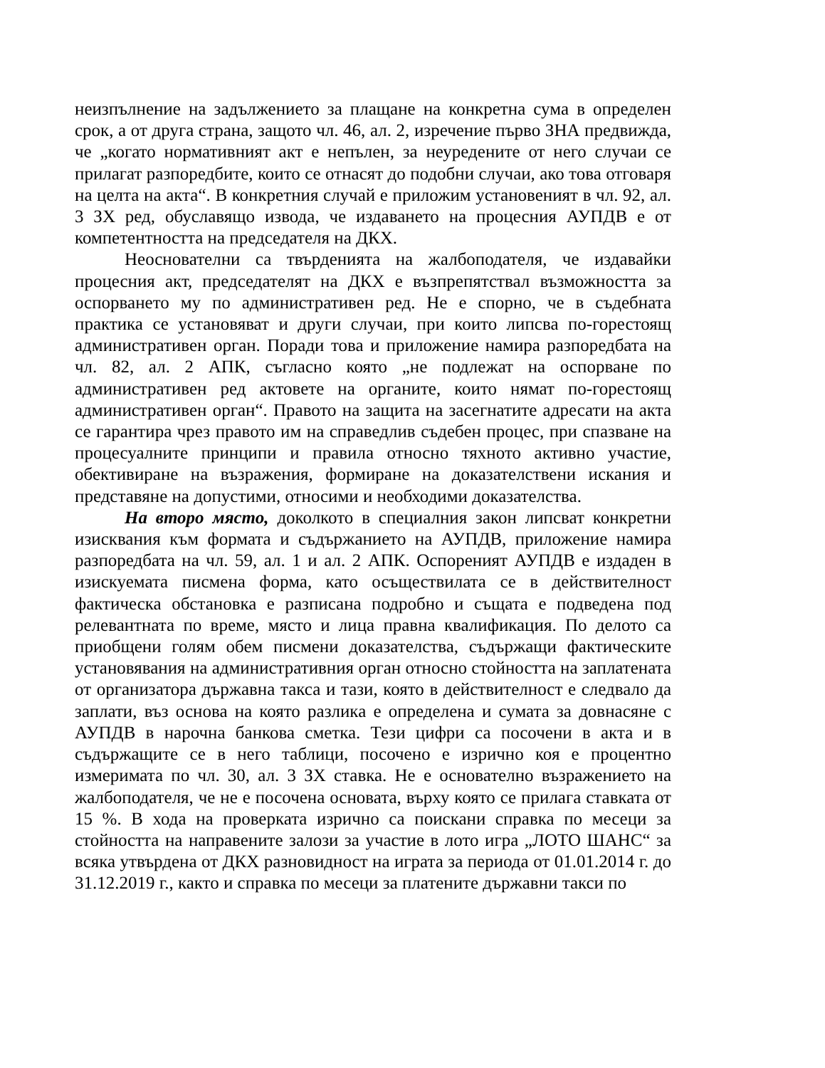неизпълнение на задължението за плащане на конкретна сума в определен срок, а от друга страна, защото чл. 46, ал. 2, изречение първо ЗНА предвижда, че „когато нормативният акт е непълен, за неуредените от него случаи се прилагат разпоредбите, които се отнасят до подобни случаи, ако това отговаря на целта на акта“. В конкретния случай е приложим установеният в чл. 92, ал. 3 ЗХ ред, обуславящо извода, че издаването на процесния АУПДВ е от компетентността на председателя на ДКХ.
Неоснователни са твърденията на жалбоподателя, че издавайки процесния акт, председателят на ДКХ е възпрепятствал възможността за оспорването му по административен ред. Не е спорно, че в съдебната практика се установяват и други случаи, при които липсва по-горестоящ административен орган. Поради това и приложение намира разпоредбата на чл. 82, ал. 2 АПК, съгласно която „не подлежат на оспорване по административен ред актовете на органите, които нямат по-горестоящ административен орган“. Правото на защита на засегнатите адресати на акта се гарантира чрез правото им на справедлив съдебен процес, при спазване на процесуалните принципи и правила относно тяхното активно участие, обективиране на възражения, формиране на доказателствени искания и представяне на допустими, относими и необходими доказателства.
На второ място, доколкото в специалния закон липсват конкретни изисквания към формата и съдържанието на АУПДВ, приложение намира разпоредбата на чл. 59, ал. 1 и ал. 2 АПК. Оспореният АУПДВ е издаден в изискуемата писмена форма, като осъществилата се в действителност фактическа обстановка е разписана подробно и същата е подведена под релевантната по време, място и лица правна квалификация. По делото са приобщени голям обем писмени доказателства, съдържащи фактическите установявания на административния орган относно стойността на заплатената от организатора държавна такса и тази, която в действителност е следвало да заплати, въз основа на която разлика е определена и сумата за довнасяне с АУПДВ в нарочна банкова сметка. Тези цифри са посочени в акта и в съдържащите се в него таблици, посочено е изрично коя е процентно измеримата по чл. 30, ал. 3 ЗХ ставка. Не е основателно възражението на жалбоподателя, че не е посочена основата, върху която се прилага ставката от 15 %. В хода на проверката изрично са поискани справка по месеци за стойността на направените залози за участие в лото игра „ЛОТО ШАНС“ за всяка утвърдена от ДКХ разновидност на играта за периода от 01.01.2014 г. до 31.12.2019 г., както и справка по месеци за платените държавни такси по